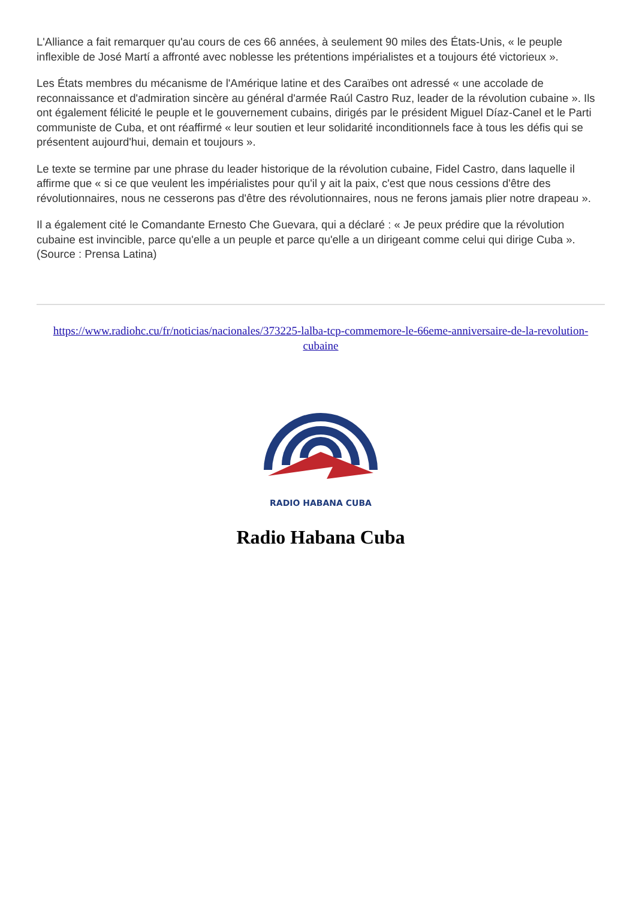L'Alliance a fait remarquer qu'au cours de ces 66 années, à seulement 90 miles des États-Unis, « le peuple inflexible de José Martí a affronté avec noblesse les prétentions impérialistes et a toujours été victorieux ».
Les États membres du mécanisme de l'Amérique latine et des Caraïbes ont adressé « une accolade de reconnaissance et d'admiration sincère au général d'armée Raúl Castro Ruz, leader de la révolution cubaine ». Ils ont également félicité le peuple et le gouvernement cubains, dirigés par le président Miguel Díaz-Canel et le Parti communiste de Cuba, et ont réaffirmé « leur soutien et leur solidarité inconditionnels face à tous les défis qui se présentent aujourd'hui, demain et toujours ».
Le texte se termine par une phrase du leader historique de la révolution cubaine, Fidel Castro, dans laquelle il affirme que « si ce que veulent les impérialistes pour qu'il y ait la paix, c'est que nous cessions d'être des révolutionnaires, nous ne cesserons pas d'être des révolutionnaires, nous ne ferons jamais plier notre drapeau ».
Il a également cité le Comandante Ernesto Che Guevara, qui a déclaré : « Je peux prédire que la révolution cubaine est invincible, parce qu'elle a un peuple et parce qu'elle a un dirigeant comme celui qui dirige Cuba ». (Source : Prensa Latina)
https://www.radiohc.cu/fr/noticias/nacionales/373225-lalba-tcp-commemore-le-66eme-anniversaire-de-la-revolution-cubaine
RADIO HABANA CUBA
Radio Habana Cuba